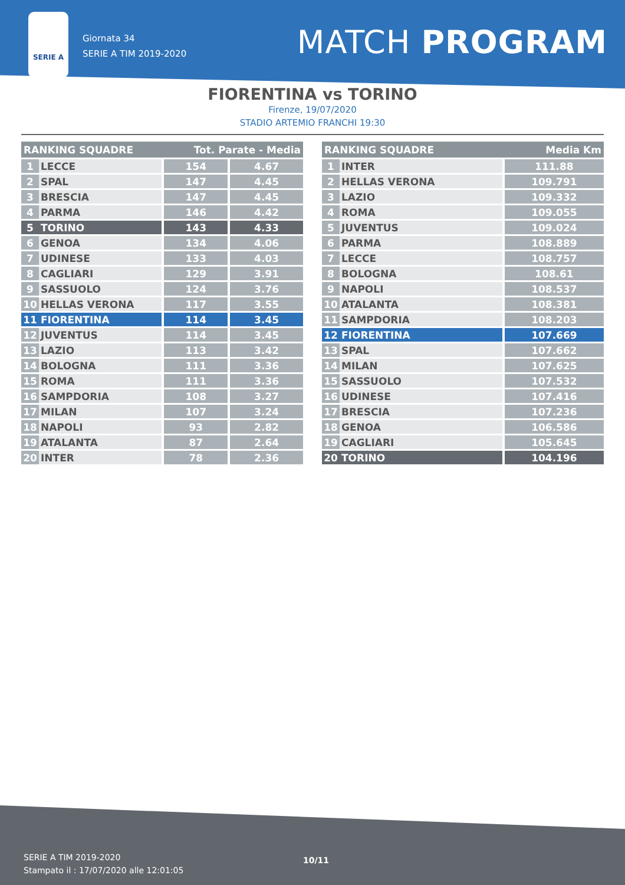SERIE A
Giornata 34
SERIE A TIM 2019-2020
MATCH PROGRAM
FIORENTINA vs TORINO
Firenze, 19/07/2020
STADIO ARTEMIO FRANCHI 19:30
| RANKING SQUADRE | | Tot. Parate - Media | |
| --- | --- | --- | --- |
| 1 | LECCE | 154 | 4.67 |
| 2 | SPAL | 147 | 4.45 |
| 3 | BRESCIA | 147 | 4.45 |
| 4 | PARMA | 146 | 4.42 |
| 5 | TORINO | 143 | 4.33 |
| 6 | GENOA | 134 | 4.06 |
| 7 | UDINESE | 133 | 4.03 |
| 8 | CAGLIARI | 129 | 3.91 |
| 9 | SASSUOLO | 124 | 3.76 |
| 10 | HELLAS VERONA | 117 | 3.55 |
| 11 | FIORENTINA | 114 | 3.45 |
| 12 | JUVENTUS | 114 | 3.45 |
| 13 | LAZIO | 113 | 3.42 |
| 14 | BOLOGNA | 111 | 3.36 |
| 15 | ROMA | 111 | 3.36 |
| 16 | SAMPDORIA | 108 | 3.27 |
| 17 | MILAN | 107 | 3.24 |
| 18 | NAPOLI | 93 | 2.82 |
| 19 | ATALANTA | 87 | 2.64 |
| 20 | INTER | 78 | 2.36 |
| RANKING SQUADRE | | Media Km |
| --- | --- | --- |
| 1 | INTER | 111.88 |
| 2 | HELLAS VERONA | 109.791 |
| 3 | LAZIO | 109.332 |
| 4 | ROMA | 109.055 |
| 5 | JUVENTUS | 109.024 |
| 6 | PARMA | 108.889 |
| 7 | LECCE | 108.757 |
| 8 | BOLOGNA | 108.61 |
| 9 | NAPOLI | 108.537 |
| 10 | ATALANTA | 108.381 |
| 11 | SAMPDORIA | 108.203 |
| 12 | FIORENTINA | 107.669 |
| 13 | SPAL | 107.662 |
| 14 | MILAN | 107.625 |
| 15 | SASSUOLO | 107.532 |
| 16 | UDINESE | 107.416 |
| 17 | BRESCIA | 107.236 |
| 18 | GENOA | 106.586 |
| 19 | CAGLIARI | 105.645 |
| 20 | TORINO | 104.196 |
SERIE A TIM 2019-2020
Stampato il : 17/07/2020 alle 12:01:05
10/11